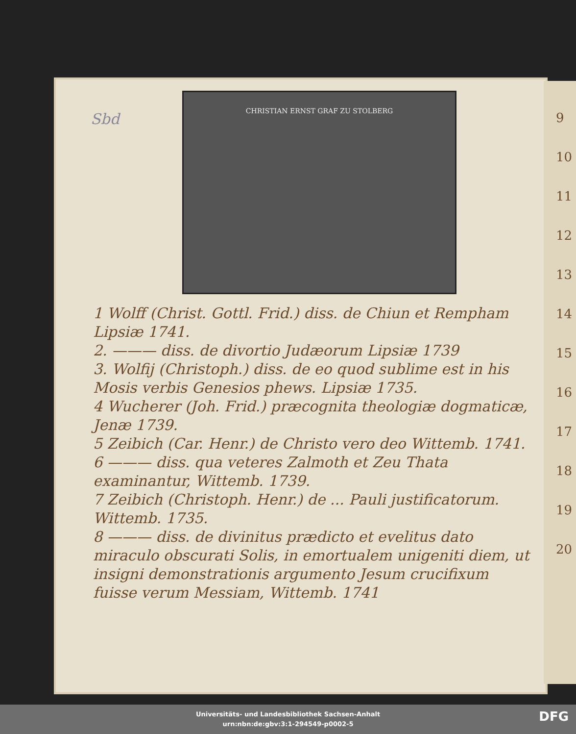9
10
11
12
13
14
15
16
17
18
19
20
Sbd
CHRISTIAN ERNST GRAF ZU STOLBERG
1 Wolff (Christ. Gottl. Frid.) diss. de Chiun et Rempham Lipsiæ 1741.
2. ——— diss. de divortio Judæorum Lipsiæ 1739
3. Wolfij (Christoph.) diss. de eo quod sublime est in his Mosis verbis Genesios phews. Lipsiæ 1735.
4 Wucherer (Joh. Frid.) præcognita theologiæ dogmaticæ, Jenæ 1739.
5 Zeibich (Car. Henr.) de Christo vero deo Wittemb. 1741.
6 ——— diss. qua veteres Zalmoth et Zeu Thata examinantur, Wittemb. 1739.
7 Zeibich (Christoph. Henr.) de ... Pauli justificatorum. Wittemb. 1735.
8 ——— diss. de divinitus prædicto et evelitus dato miraculo obscurati Solis, in emortualem unigeniti diem, ut insigni demonstrationis argumento Jesum crucifixum fuisse verum Messiam, Wittemb. 1741
Universitäts- und Landesbibliothek Sachsen-Anhalt
urn:nbn:de:gbv:3:1-294549-p0002-5
DFG